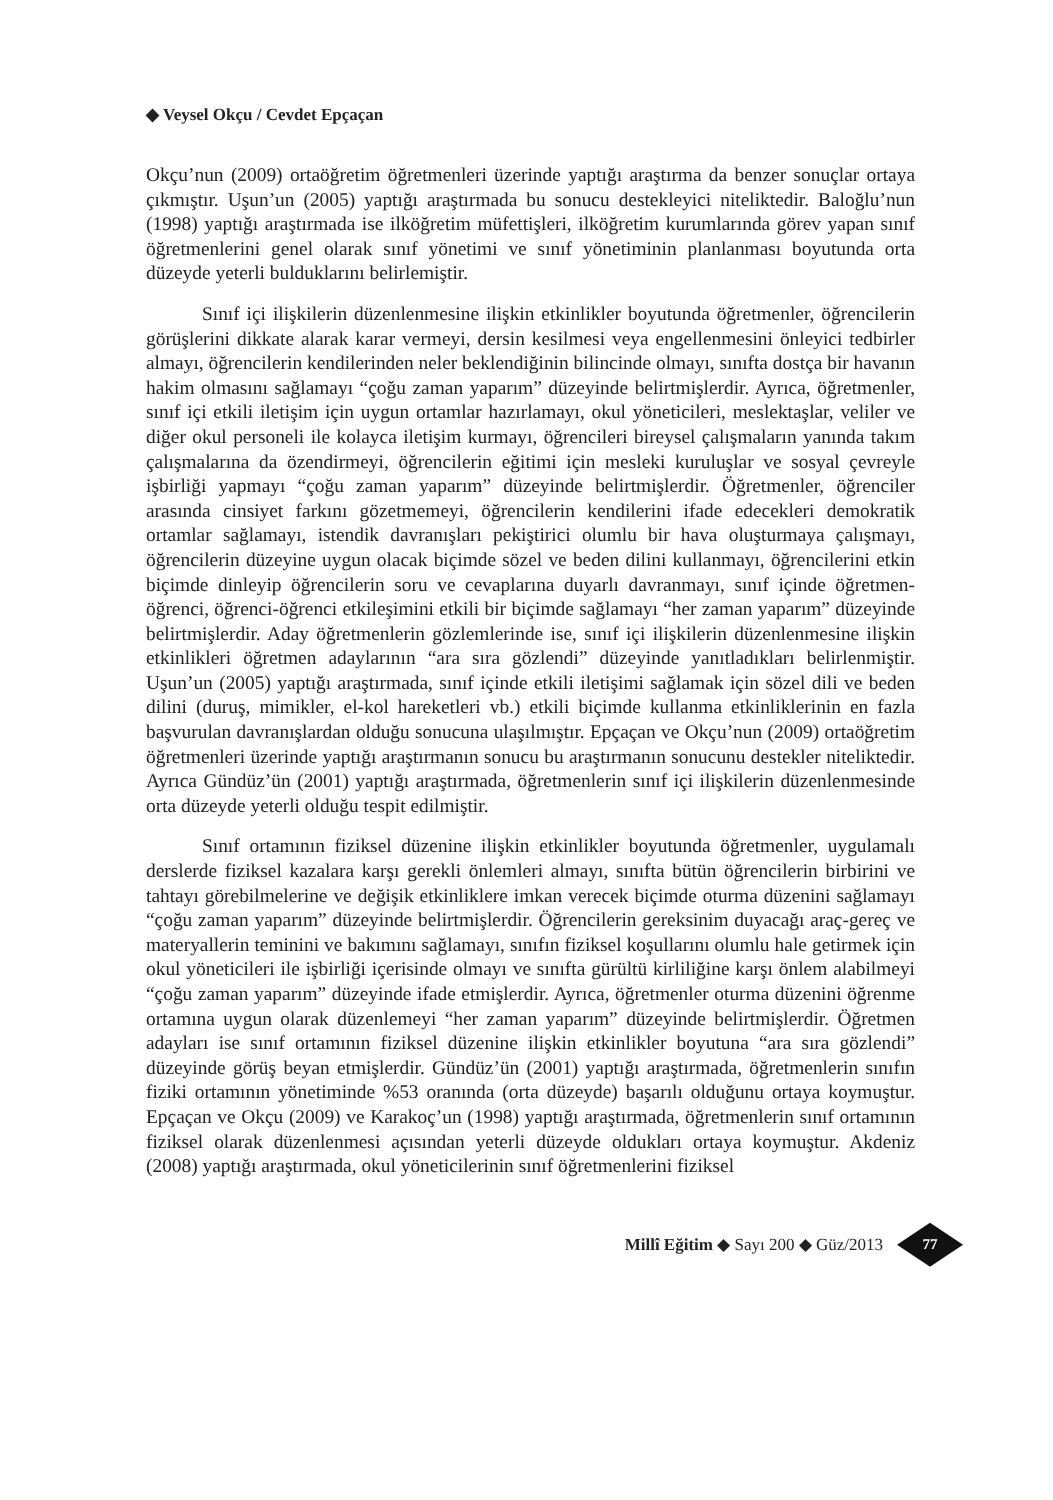◆ Veysel Okçu / Cevdet Epçaçan
Okçu’nun (2009) ortaöğretim öğretmenleri üzerinde yaptığı araştırma da benzer sonuçlar ortaya çıkmıştır. Uşun’un (2005) yaptığı araştırmada bu sonucu destekleyici niteliktedir. Baloğlu’nun (1998) yaptığı araştırmada ise ilköğretim müfettişleri, ilköğretim kurumlarında görev yapan sınıf öğretmenlerini genel olarak sınıf yönetimi ve sınıf yönetiminin planlanması boyutunda orta düzeyde yeterli bulduklarını belirlemiştir.
Sınıf içi ilişkilerin düzenlenmesine ilişkin etkinlikler boyutunda öğretmenler, öğrencilerin görüşlerini dikkate alarak karar vermeyi, dersin kesilmesi veya engellenmesini önleyici tedbirler almayı, öğrencilerin kendilerinden neler beklendiğinin bilincinde olmayı, sınıfta dostça bir havanın hakim olmasını sağlamayı “çoğu zaman yaparım” düzeyinde belirtmişlerdir. Ayrıca, öğretmenler, sınıf içi etkili iletişim için uygun ortamlar hazırlamayı, okul yöneticileri, meslektaşlar, veliler ve diğer okul personeli ile kolayca iletişim kurmayı, öğrencileri bireysel çalışmaların yanında takım çalışmalarına da özendirmeyi, öğrencilerin eğitimi için mesleki kuruluşlar ve sosyal çevreyle işbirliği yapmayı “çoğu zaman yaparım” düzeyinde belirtmişlerdir. Öğretmenler, öğrenciler arasında cinsiyet farkını gözetmemeyi, öğrencilerin kendilerini ifade edecekleri demokratik ortamlar sağlamayı, istendik davranışları pekiştirici olumlu bir hava oluşturmaya çalışmayı, öğrencilerin düzeyine uygun olacak biçimde sözel ve beden dilini kullanmayı, öğrencilerini etkin biçimde dinleyip öğrencilerin soru ve cevaplarına duyarlı davranmayı, sınıf içinde öğretmen- öğrenci, öğrenci-öğrenci etkileşimini etkili bir biçimde sağlamayı “her zaman yaparım” düzeyinde belirtmişlerdir. Aday öğretmenlerin gözlemlerinde ise, sınıf içi ilişkilerin düzenlenmesine ilişkin etkinlikleri öğretmen adaylarının “ara sıra gözlendi” düzeyinde yanıtladıkları belirlenmiştir. Uşun’un (2005) yaptığı araştırmada, sınıf içinde etkili iletişimi sağlamak için sözel dili ve beden dilini (duruş, mimikler, el-kol hareketleri vb.) etkili biçimde kullanma etkinliklerinin en fazla başvurulan davranışlardan olduğu sonucuna ulaşılmıştır. Epçaçan ve Okçu’nun (2009) ortaöğretim öğretmenleri üzerinde yaptığı araştırmanın sonucu bu araştırmanın sonucunu destekler niteliktedir. Ayrıca Gündüz’ün (2001) yaptığı araştırmada, öğretmenlerin sınıf içi ilişkilerin düzenlenmesinde orta düzeyde yeterli olduğu tespit edilmiştir.
Sınıf ortamının fiziksel düzenine ilişkin etkinlikler boyutunda öğretmenler, uygulamalı derslerde fiziksel kazalara karşı gerekli önlemleri almayı, sınıfta bütün öğrencilerin birbirini ve tahtayı görebilmelerine ve değişik etkinliklere imkan verecek biçimde oturma düzenini sağlamayı “çoğu zaman yaparım” düzeyinde belirtmişlerdir. Öğrencilerin gereksinim duyacağı araç-gereç ve materyallerin teminini ve bakımını sağlamayı, sınıfın fiziksel koşullarını olumlu hale getirmek için okul yöneticileri ile işbirliği içerisinde olmayı ve sınıfta gürültü kirliliğine karşı önlem alabilmeyi “çoğu zaman yaparım” düzeyinde ifade etmişlerdir. Ayrıca, öğretmenler oturma düzenini öğrenme ortamına uygun olarak düzenlemeyi “her zaman yaparım” düzeyinde belirtmişlerdir. Öğretmen adayları ise sınıf ortamının fiziksel düzenine ilişkin etkinlikler boyutuna “ara sıra gözlendi” düzeyinde görüş beyan etmişlerdir. Gündüz’ün (2001) yaptığı araştırmada, öğretmenlerin sınıfın fiziki ortamının yönetiminde %53 oranında (orta düzeyde) başarılı olduğunu ortaya koymuştur. Epçaçan ve Okçu (2009) ve Karakoç’un (1998) yaptığı araştırmada, öğretmenlerin sınıf ortamının fiziksel olarak düzenlenmesi açısından yeterli düzeyde oldukları ortaya koymuştur. Akdeniz (2008) yaptığı araştırmada, okul yöneticilerinin sınıf öğretmenlerini fiziksel
Millî Eğitim ◆ Sayı 200 ◆ Güz/2013 77